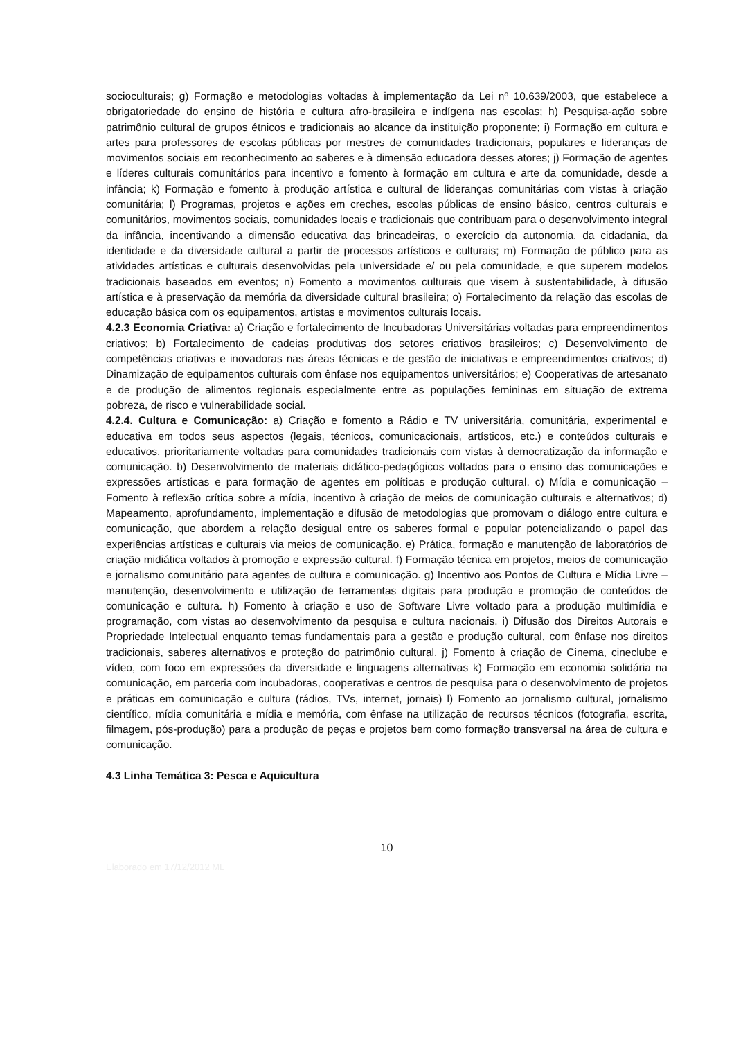socioculturais; g) Formação e metodologias voltadas à implementação da Lei nº 10.639/2003, que estabelece a obrigatoriedade do ensino de história e cultura afro-brasileira e indígena nas escolas; h) Pesquisa-ação sobre patrimônio cultural de grupos étnicos e tradicionais ao alcance da instituição proponente; i) Formação em cultura e artes para professores de escolas públicas por mestres de comunidades tradicionais, populares e lideranças de movimentos sociais em reconhecimento ao saberes e à dimensão educadora desses atores; j) Formação de agentes e líderes culturais comunitários para incentivo e fomento à formação em cultura e arte da comunidade, desde a infância; k) Formação e fomento à produção artística e cultural de lideranças comunitárias com vistas à criação comunitária; l) Programas, projetos e ações em creches, escolas públicas de ensino básico, centros culturais e comunitários, movimentos sociais, comunidades locais e tradicionais que contribuam para o desenvolvimento integral da infância, incentivando a dimensão educativa das brincadeiras, o exercício da autonomia, da cidadania, da identidade e da diversidade cultural a partir de processos artísticos e culturais; m) Formação de público para as atividades artísticas e culturais desenvolvidas pela universidade e/ ou pela comunidade, e que superem modelos tradicionais baseados em eventos; n) Fomento a movimentos culturais que visem à sustentabilidade, à difusão artística e à preservação da memória da diversidade cultural brasileira; o) Fortalecimento da relação das escolas de educação básica com os equipamentos, artistas e movimentos culturais locais.
4.2.3 Economia Criativa: a) Criação e fortalecimento de Incubadoras Universitárias voltadas para empreendimentos criativos; b) Fortalecimento de cadeias produtivas dos setores criativos brasileiros; c) Desenvolvimento de competências criativas e inovadoras nas áreas técnicas e de gestão de iniciativas e empreendimentos criativos; d) Dinamização de equipamentos culturais com ênfase nos equipamentos universitários; e) Cooperativas de artesanato e de produção de alimentos regionais especialmente entre as populações femininas em situação de extrema pobreza, de risco e vulnerabilidade social.
4.2.4. Cultura e Comunicação: a) Criação e fomento a Rádio e TV universitária, comunitária, experimental e educativa em todos seus aspectos (legais, técnicos, comunicacionais, artísticos, etc.) e conteúdos culturais e educativos, prioritariamente voltadas para comunidades tradicionais com vistas à democratização da informação e comunicação. b) Desenvolvimento de materiais didático-pedagógicos voltados para o ensino das comunicações e expressões artísticas e para formação de agentes em políticas e produção cultural. c) Mídia e comunicação – Fomento à reflexão crítica sobre a mídia, incentivo à criação de meios de comunicação culturais e alternativos; d) Mapeamento, aprofundamento, implementação e difusão de metodologias que promovam o diálogo entre cultura e comunicação, que abordem a relação desigual entre os saberes formal e popular potencializando o papel das experiências artísticas e culturais via meios de comunicação. e) Prática, formação e manutenção de laboratórios de criação midiática voltados à promoção e expressão cultural. f) Formação técnica em projetos, meios de comunicação e jornalismo comunitário para agentes de cultura e comunicação. g) Incentivo aos Pontos de Cultura e Mídia Livre – manutenção, desenvolvimento e utilização de ferramentas digitais para produção e promoção de conteúdos de comunicação e cultura. h) Fomento à criação e uso de Software Livre voltado para a produção multimídia e programação, com vistas ao desenvolvimento da pesquisa e cultura nacionais. i) Difusão dos Direitos Autorais e Propriedade Intelectual enquanto temas fundamentais para a gestão e produção cultural, com ênfase nos direitos tradicionais, saberes alternativos e proteção do patrimônio cultural. j) Fomento à criação de Cinema, cineclube e vídeo, com foco em expressões da diversidade e linguagens alternativas k) Formação em economia solidária na comunicação, em parceria com incubadoras, cooperativas e centros de pesquisa para o desenvolvimento de projetos e práticas em comunicação e cultura (rádios, TVs, internet, jornais) l) Fomento ao jornalismo cultural, jornalismo científico, mídia comunitária e mídia e memória, com ênfase na utilização de recursos técnicos (fotografia, escrita, filmagem, pós-produção) para a produção de peças e projetos bem como formação transversal na área de cultura e comunicação.
4.3 Linha Temática 3: Pesca e Aquicultura
10
Elaborado em 17/12/2012 ML